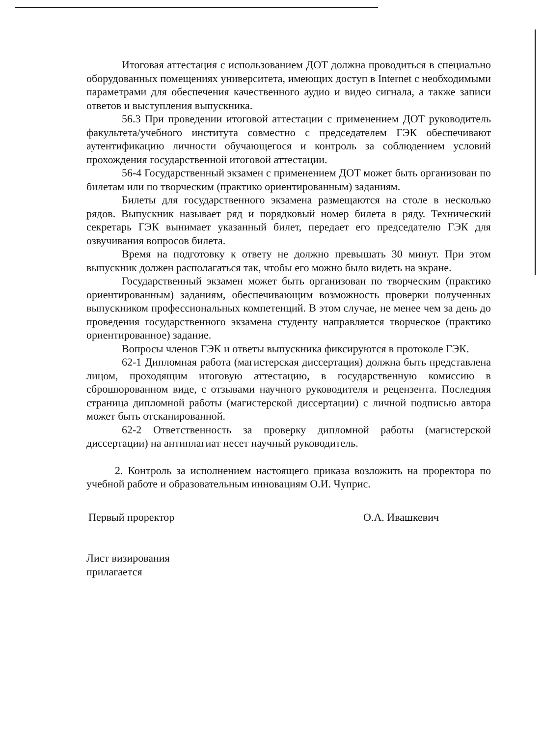Итоговая аттестация с использованием ДОТ должна проводиться в специально оборудованных помещениях университета, имеющих доступ в Internet с необходимыми параметрами для обеспечения качественного аудио и видео сигнала, а также записи ответов и выступления выпускника.
56.3 При проведении итоговой аттестации с применением ДОТ руководитель факультета/учебного института совместно с председателем ГЭК обеспечивают аутентификацию личности обучающегося и контроль за соблюдением условий прохождения государственной итоговой аттестации.
56-4 Государственный экзамен с применением ДОТ может быть организован по билетам или по творческим (практико ориентированным) заданиям.
Билеты для государственного экзамена размещаются на столе в несколько рядов. Выпускник называет ряд и порядковый номер билета в ряду. Технический секретарь ГЭК вынимает указанный билет, передает его председателю ГЭК для озвучивания вопросов билета.
Время на подготовку к ответу не должно превышать 30 минут. При этом выпускник должен располагаться так, чтобы его можно было видеть на экране.
Государственный экзамен может быть организован по творческим (практико ориентированным) заданиям, обеспечивающим возможность проверки полученных выпускником профессиональных компетенций. В этом случае, не менее чем за день до проведения государственного экзамена студенту направляется творческое (практико ориентированное) задание.
Вопросы членов ГЭК и ответы выпускника фиксируются в протоколе ГЭК.
62-1 Дипломная работа (магистерская диссертация) должна быть представлена лицом, проходящим итоговую аттестацию, в государственную комиссию в сброшюрованном виде, с отзывами научного руководителя и рецензента. Последняя страница дипломной работы (магистерской диссертации) с личной подписью автора может быть отсканированной.
62-2 Ответственность за проверку дипломной работы (магистерской диссертации) на антиплагиат несет научный руководитель.
2. Контроль за исполнением настоящего приказа возложить на проректора по учебной работе и образовательным инновациям О.И. Чуприс.
Первый проректор О.А. Ивашкевич
Лист визирования
прилагается